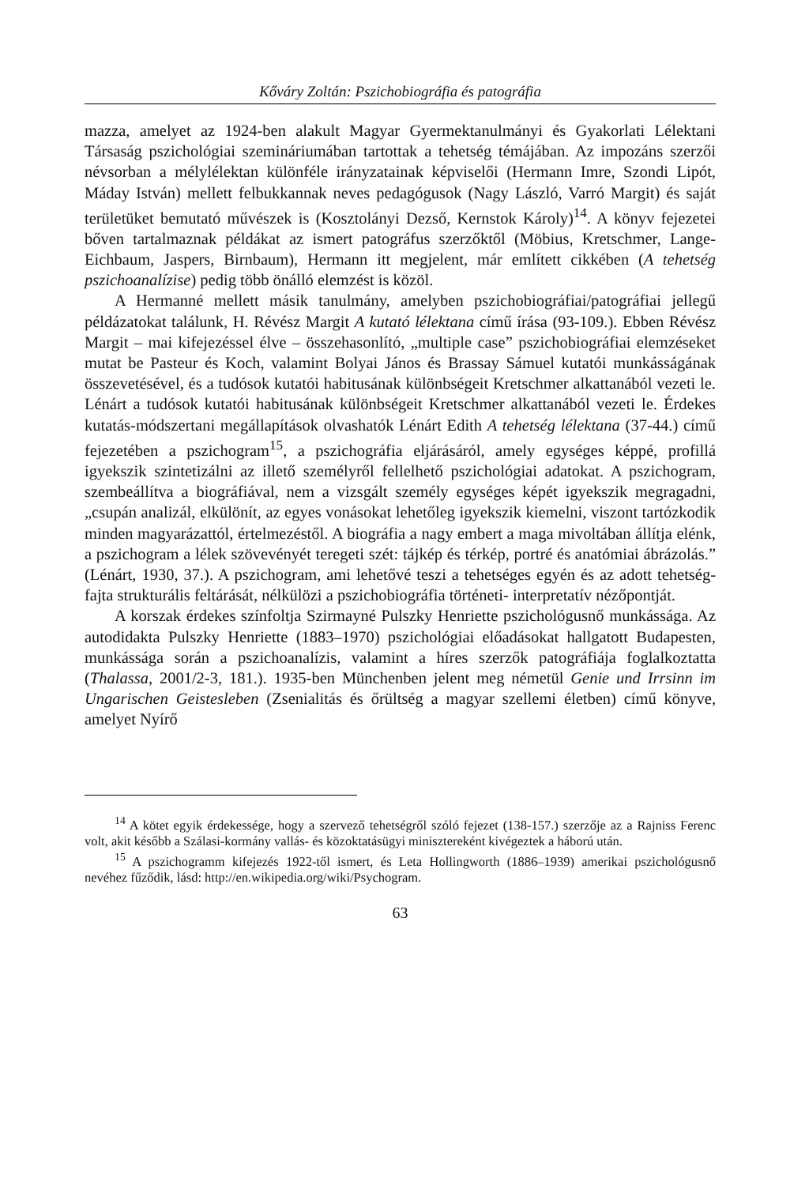Kőváry Zoltán: Pszichobiográfia és patográfia
mazza, amelyet az 1924-ben alakult Magyar Gyermektanulmányi és Gyakorlati Lélektani Társaság pszichológiai szemináriumában tartottak a tehetség témájában. Az impozáns szerzői névsorban a mélylélektan különféle irányzatainak képviselői (Hermann Imre, Szondi Lipót, Máday István) mellett felbukkannak neves pedagógusok (Nagy László, Varró Margit) és saját területüket bemutató művészek is (Kosztolányi Dezső, Kernstok Károly)<sup>14</sup>. A könyv fejezetei bőven tartalmaznak példákat az ismert patográfus szerzőktől (Möbius, Kretschmer, Lange-Eichbaum, Jaspers, Birnbaum), Hermann itt megjelent, már említett cikkében (A tehetség pszichoanalízise) pedig több önálló elemzést is közöl.
A Hermanné mellett másik tanulmány, amelyben pszichobiográfiai/patográfiai jellegű példázatokat találunk, H. Révész Margit A kutató lélektana című írása (93-109.). Ebben Révész Margit – mai kifejezéssel élve – összehasonlító, „multiple case” pszichobiográfiai elemzéseket mutat be Pasteur és Koch, valamint Bolyai János és Brassay Sámuel kutatói munkásságának összevetésével, és a tudósok kutatói habitusának különbségeit Kretschmer alkattanából vezeti le. Lénárt a tudósok kutatói habitusának különbségeit Kretschmer alkattanából vezeti le. Érdekes kutatás-módszertani megállapítások olvashatók Lénárt Edith A tehetség lélektana (37-44.) című fejezetében a pszichogram<sup>15</sup>, a pszichográfia eljárásáról, amely egységes képpé, profillá igyekszik szintetizálni az illető személyről fellelhető pszichológiai adatokat. A pszichogram, szembeállítva a biográfiával, nem a vizsgált személy egységes képét igyekszik megragadni, „csupán analizál, elkülönít, az egyes vonásokat lehetőleg igyekszik kiemelni, viszont tartózkodik minden magyarázattól, értelmezéstől. A biográfia a nagy embert a maga mivoltában állítja elénk, a pszichogram a lélek szövevényét teregeti szét: tájkép és térkép, portré és anatómiai ábrázolás.” (Lénárt, 1930, 37.). A pszichogram, ami lehetővé teszi a tehetséges egyén és az adott tehetség-fajta strukturális feltárását, nélkülözi a pszichobiográfia történeti- interpretatív nézőpontját.
A korszak érdekes színfoltja Szirmayné Pulszky Henriette pszichológusnő munkássága. Az autodidakta Pulszky Henriette (1883–1970) pszichológiai előadásokat hallgatott Budapesten, munkássága során a pszichoanalízis, valamint a híres szerzők patográfiája foglalkoztatta (Thalassa, 2001/2-3, 181.). 1935-ben Münchenben jelent meg németül Genie und Irrsinn im Ungarischen Geistesleben (Zsenialitás és őrültség a magyar szellemi életben) című könyve, amelyet Nyírő
<sup>14</sup> A kötet egyik érdekessége, hogy a szervező tehetségről szóló fejezet (138-157.) szerzője az a Rajniss Ferenc volt, akit később a Szálasi-kormány vallás- és közoktatásügyi minisztereként kivégeztek a háború után.
<sup>15</sup> A pszichogramm kifejezés 1922-től ismert, és Leta Hollingworth (1886–1939) amerikai pszichológusnő nevéhez fűződik, lásd: http://en.wikipedia.org/wiki/Psychogram.
63